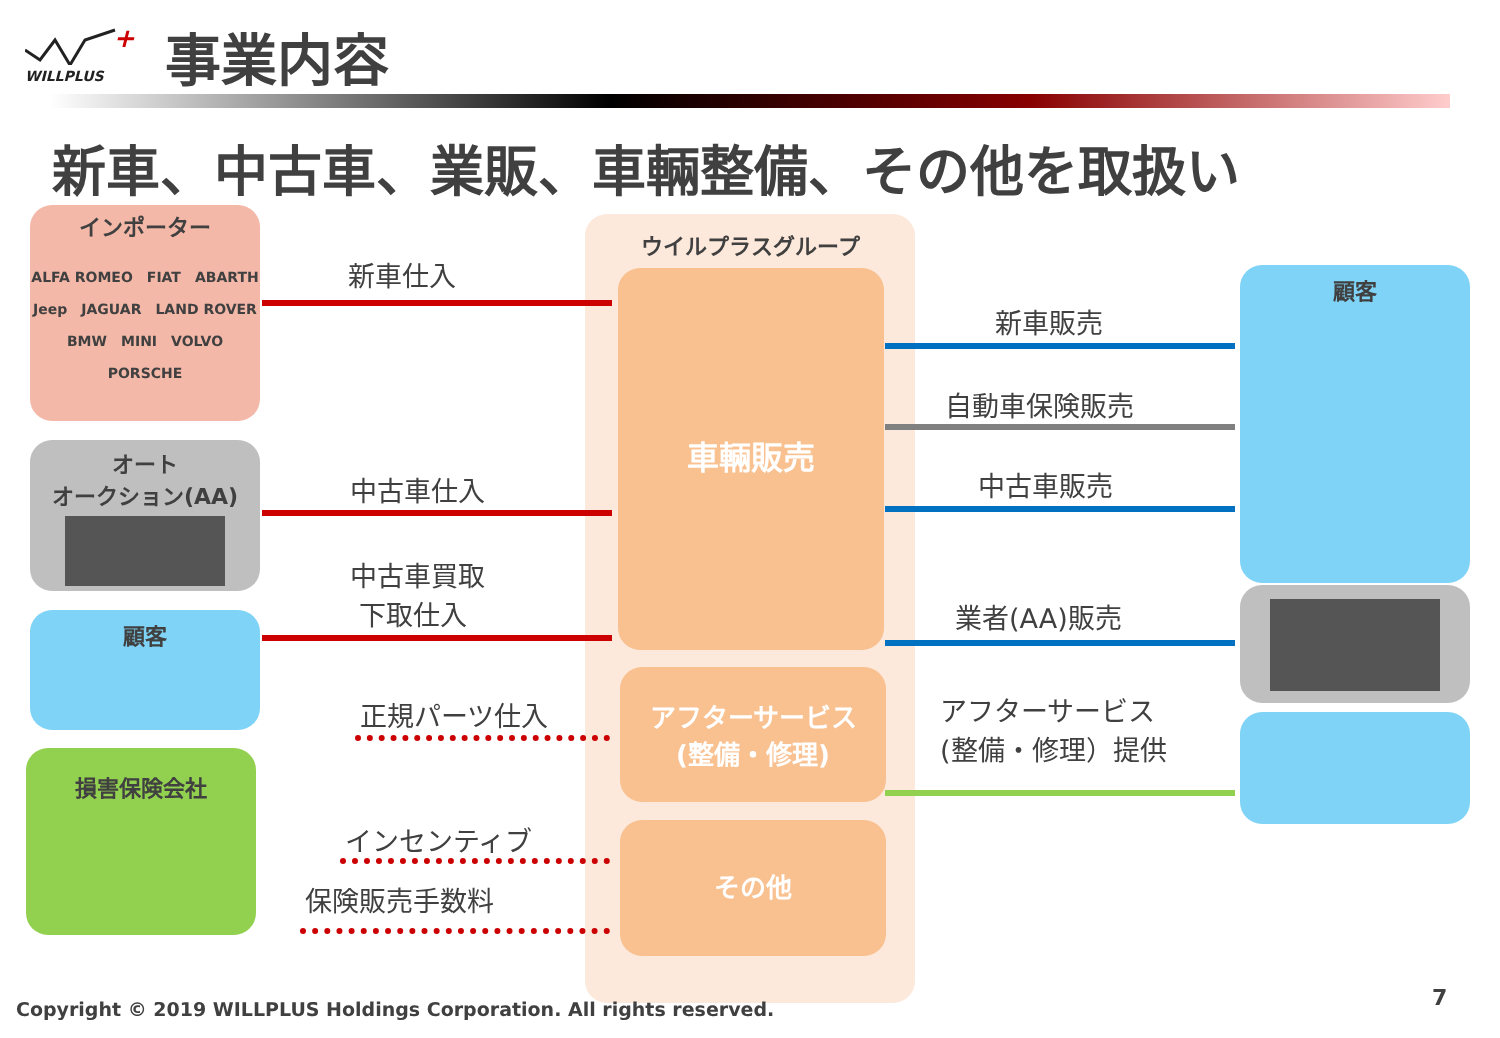+
WILLPLUS
事業内容
新車、中古車、業販、車輛整備、その他を取扱い
インポーター
ALFA ROMEO　FIAT　ABARTH
Jeep　JAGUAR　LAND ROVER
BMW　MINI　VOLVO
PORSCHE
オート
オークション(AA)
顧客
損害保険会社
ウイルプラスグループ
車輛販売
アフターサービス
(整備・修理)
その他
顧客
新車仕入
中古車仕入
中古車買取
下取仕入
正規パーツ仕入
インセンティブ
保険販売手数料
新車販売
自動車保険販売
中古車販売
業者(AA)販売
アフターサービス
(整備・修理）提供
Copyright © 2019 WILLPLUS Holdings Corporation. All rights reserved.
7